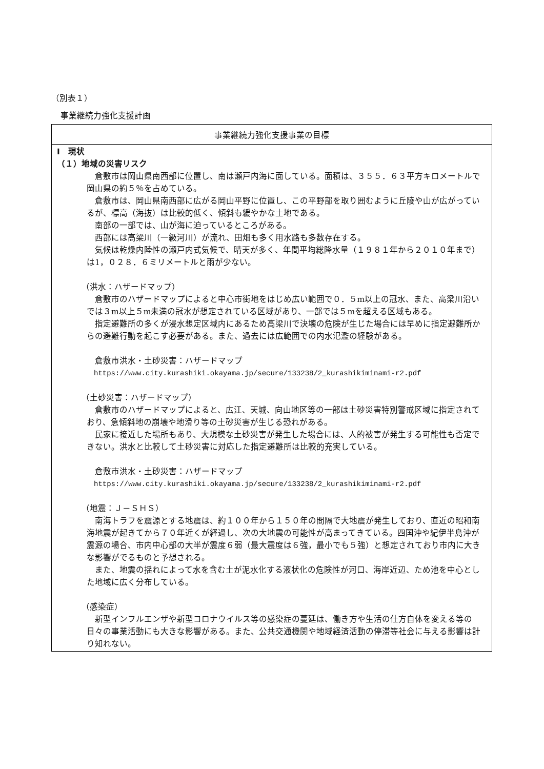（別表１）
事業継続力強化支援計画
| 事業継続力強化支援事業の目標 |
| Ⅰ 現状 （１）地域の災害リスク 倉敷市は岡山県南西部に位置し、南は瀬戸内海に面している。面積は、３５５．６３平方キロメートルで岡山県の約５％を占めている。 倉敷市は、岡山県南西部に広がる岡山平野に位置し、この平野部を取り囲むように丘陵や山が広がっているが、標高（海抜）は比較的低く、傾斜も緩やかな土地である。 南部の一部では、山が海に迫っているところがある。 西部には高梁川（一級河川）が流れ、田畑も多く用水路も多数存在する。 気候は乾燥内陸性の瀬戸内式気候で、晴天が多く、年間平均総降水量（１９８１年から２０１０年まで）は1，０２８．６ミリメートルと雨が少ない。 （洪水：ハザードマップ） 倉敷市のハザードマップによると中心市街地をはじめ広い範囲で０．５m以上の冠水、また、高梁川沿いでは３m以上５m未満の冠水が想定されている区域があり、一部では５mを超える区域もある。 指定避難所の多くが浸水想定区域内にあるため高梁川で決壊の危険が生じた場合には早めに指定避難所からの避難行動を起こす必要がある。また、過去には広範囲での内水氾濫の経験がある。 倉敷市洪水・土砂災害：ハザードマップ https://www.city.kurashiki.okayama.jp/secure/133238/2_kurashikiminami-r2.pdf （土砂災害：ハザードマップ） 倉敷市のハザードマップによると、広江、天城、向山地区等の一部は土砂災害特別警戒区域に指定されており、急傾斜地の崩壊や地滑り等の土砂災害が生じる恐れがある。 民家に接近した場所もあり、大規模な土砂災害が発生した場合には、人的被害が発生する可能性も否定できない。洪水と比較して土砂災害に対応した指定避難所は比較的充実している。 倉敷市洪水・土砂災害：ハザードマップ https://www.city.kurashiki.okayama.jp/secure/133238/2_kurashikiminami-r2.pdf （地震：Ｊ－ＳＨＳ） 南海トラフを震源とする地震は、約１００年から１５０年の間隔で大地震が発生しており、直近の昭和南海地震が起きてから７０年近くが経過し、次の大地震の可能性が高まってきている。四国沖や紀伊半島沖が震源の場合、市内中心部の大半が震度６弱（最大震度は６強，最小でも５強）と想定されており市内に大きな影響がでるものと予想される。 また、地震の揺れによって水を含む土が泥水化する液状化の危険性が河口、海岸近辺、ため池を中心とした地域に広く分布している。 （感染症） 新型インフルエンザや新型コロナウイルス等の感染症の蔓延は、働き方や生活の仕方自体を変える等の日々の事業活動にも大きな影響がある。また、公共交通機関や地域経済活動の停滞等社会に与える影響は計り知れない。 |